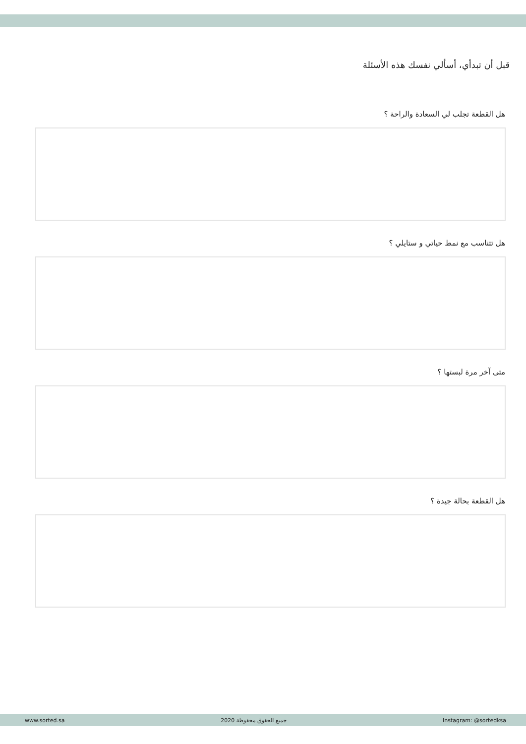قبل أن تبدأي، أسألي نفسك هذه الأسئلة
هل القطعة تجلب لي السعادة والراحة ؟
هل تتناسب مع نمط حياتي و ستايلي ؟
متى آخر مرة لبستها ؟
هل القطعة بحالة جيدة ؟
www.sorted.sa 2020 جميع الحقوق محفوظة Instagram: @sortedksa